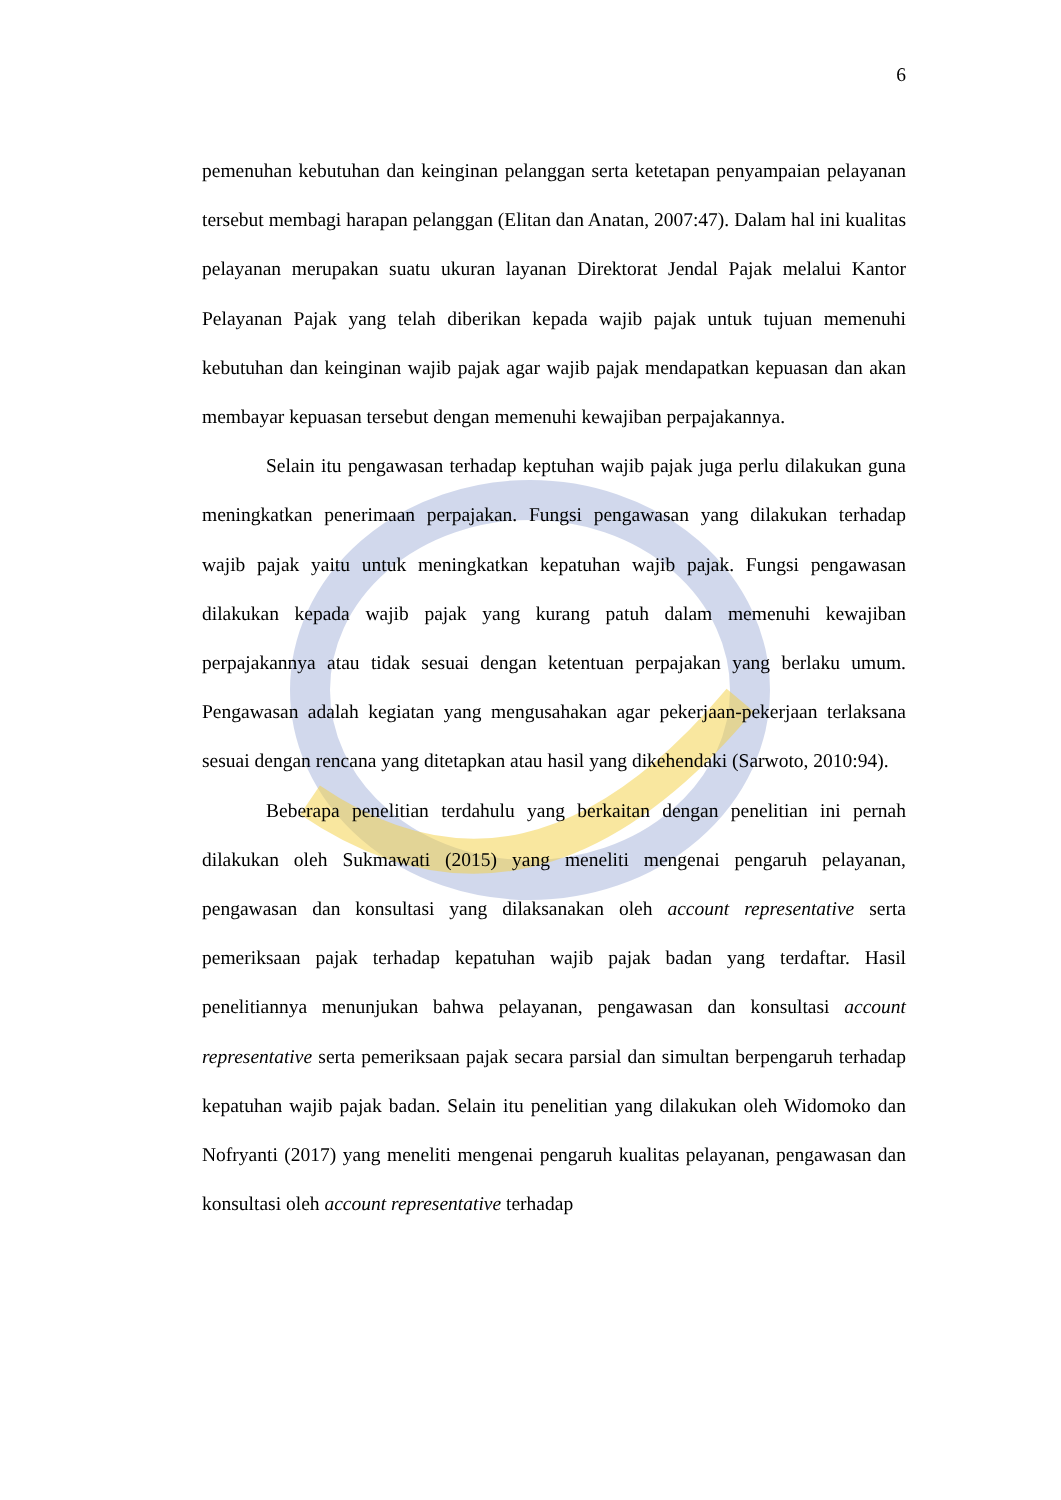6
pemenuhan kebutuhan dan keinginan pelanggan serta ketetapan penyampaian pelayanan tersebut membagi harapan pelanggan (Elitan dan Anatan, 2007:47). Dalam hal ini kualitas pelayanan merupakan suatu ukuran layanan Direktorat Jendal Pajak melalui Kantor Pelayanan Pajak yang telah diberikan kepada wajib pajak untuk tujuan memenuhi kebutuhan dan keinginan wajib pajak agar wajib pajak mendapatkan kepuasan dan akan membayar kepuasan tersebut dengan memenuhi kewajiban perpajakannya.
Selain itu pengawasan terhadap keptuhan wajib pajak juga perlu dilakukan guna meningkatkan penerimaan perpajakan. Fungsi pengawasan yang dilakukan terhadap wajib pajak yaitu untuk meningkatkan kepatuhan wajib pajak. Fungsi pengawasan dilakukan kepada wajib pajak yang kurang patuh dalam memenuhi kewajiban perpajakannya atau tidak sesuai dengan ketentuan perpajakan yang berlaku umum. Pengawasan adalah kegiatan yang mengusahakan agar pekerjaan-pekerjaan terlaksana sesuai dengan rencana yang ditetapkan atau hasil yang dikehendaki (Sarwoto, 2010:94).
Beberapa penelitian terdahulu yang berkaitan dengan penelitian ini pernah dilakukan oleh Sukmawati (2015) yang meneliti mengenai pengaruh pelayanan, pengawasan dan konsultasi yang dilaksanakan oleh account representative serta pemeriksaan pajak terhadap kepatuhan wajib pajak badan yang terdaftar. Hasil penelitiannya menunjukan bahwa pelayanan, pengawasan dan konsultasi account representative serta pemeriksaan pajak secara parsial dan simultan berpengaruh terhadap kepatuhan wajib pajak badan. Selain itu penelitian yang dilakukan oleh Widomoko dan Nofryanti (2017) yang meneliti mengenai pengaruh kualitas pelayanan, pengawasan dan konsultasi oleh account representative terhadap